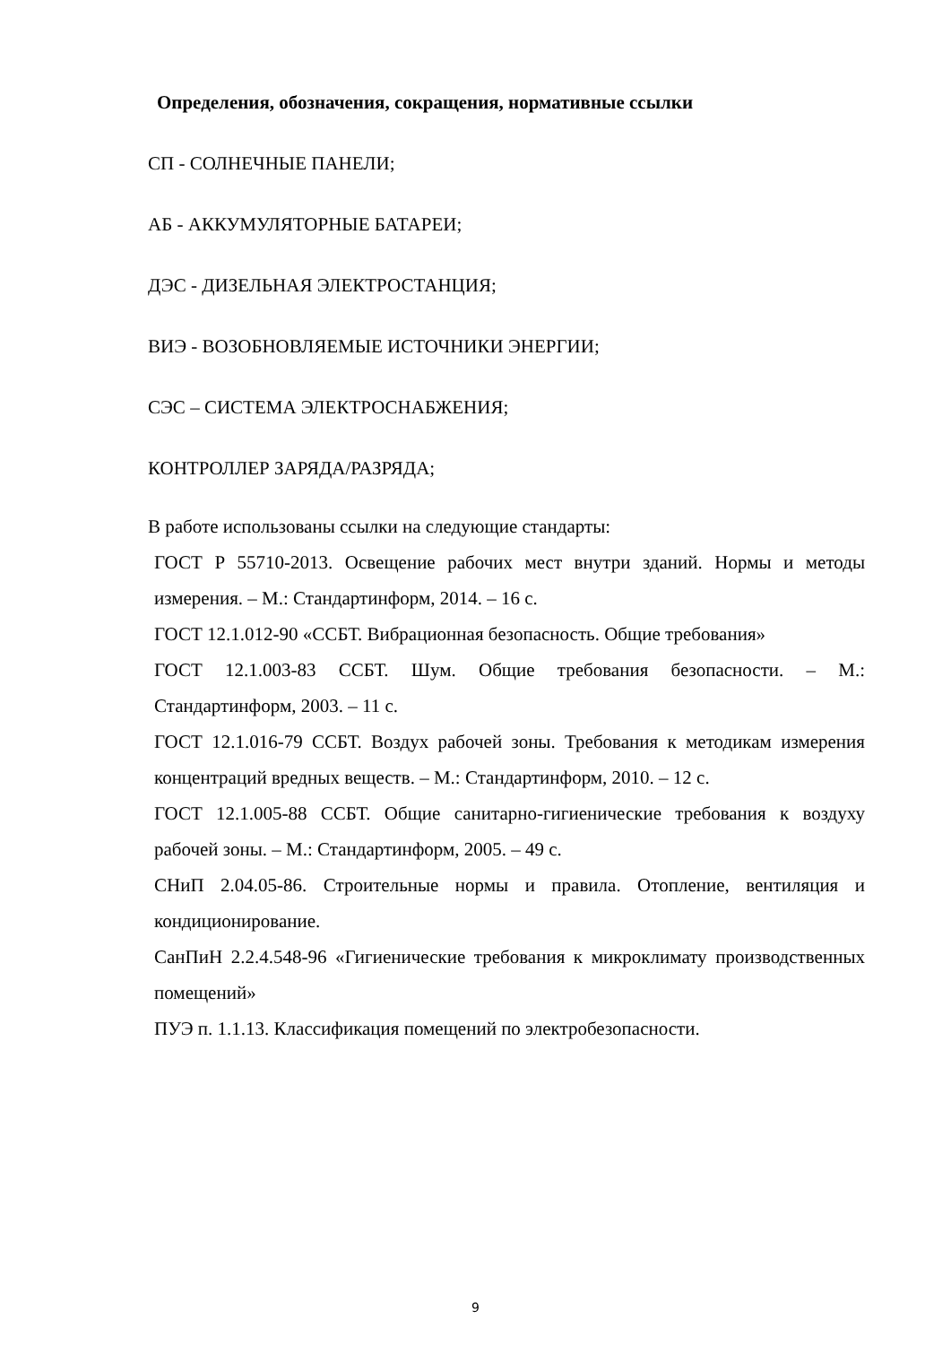Определения, обозначения, сокращения, нормативные ссылки
СП - СОЛНЕЧНЫЕ ПАНЕЛИ;
АБ - АККУМУЛЯТОРНЫЕ БАТАРЕИ;
ДЭС - ДИЗЕЛЬНАЯ ЭЛЕКТРОСТАНЦИЯ;
ВИЭ - ВОЗОБНОВЛЯЕМЫЕ ИСТОЧНИКИ ЭНЕРГИИ;
СЭС – СИСТЕМА ЭЛЕКТРОСНАБЖЕНИЯ;
КОНТРОЛЛЕР ЗАРЯДА/РАЗРЯДА;
В работе использованы ссылки на следующие стандарты:
ГОСТ Р 55710-2013. Освещение рабочих мест внутри зданий. Нормы и методы измерения. – М.: Стандартинформ, 2014. – 16 с.
ГОСТ 12.1.012-90 «ССБТ. Вибрационная безопасность. Общие требования»
ГОСТ 12.1.003-83 ССБТ. Шум. Общие требования безопасности. – М.: Стандартинформ, 2003. – 11 с.
ГОСТ 12.1.016-79 ССБТ. Воздух рабочей зоны. Требования к методикам измерения концентраций вредных веществ. – М.: Стандартинформ, 2010. – 12 с.
ГОСТ 12.1.005-88 ССБТ. Общие санитарно-гигиенические требования к воздуху рабочей зоны. – М.: Стандартинформ, 2005. – 49 с.
СНиП 2.04.05-86. Строительные нормы и правила. Отопление, вентиляция и кондиционирование.
СанПиН 2.2.4.548-96 «Гигиенические требования к микроклимату производственных помещений»
ПУЭ п. 1.1.13. Классификация помещений по электробезопасности.
9